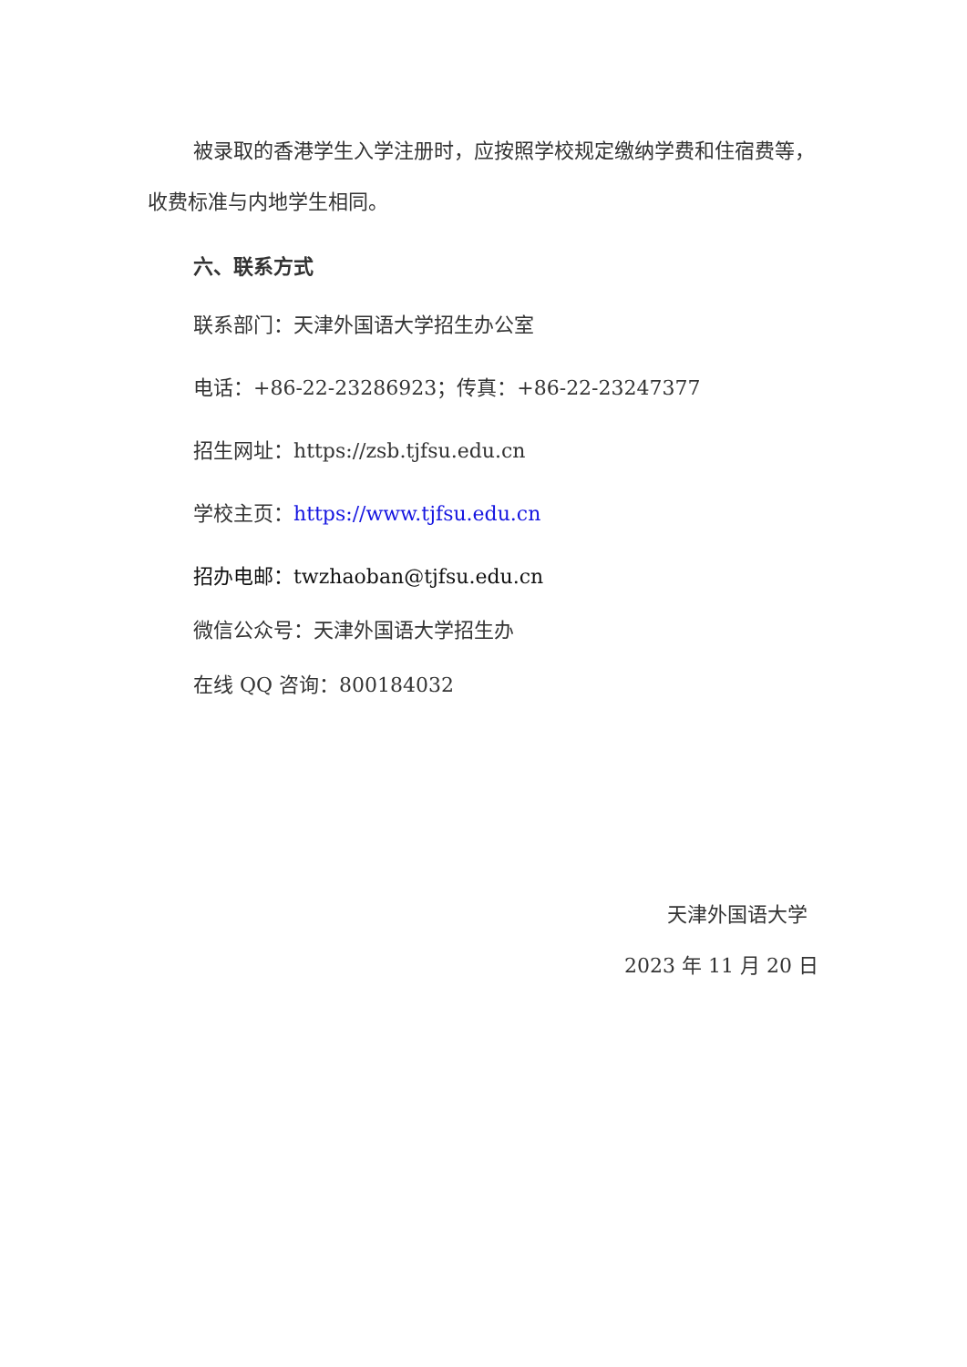被录取的香港学生入学注册时，应按照学校规定缴纳学费和住宿费等，收费标准与内地学生相同。
六、联系方式
联系部门：天津外国语大学招生办公室
电话：+86-22-23286923；传真：+86-22-23247377
招生网址：https://zsb.tjfsu.edu.cn
学校主页：https://www.tjfsu.edu.cn
招办电邮：twzhaoban@tjfsu.edu.cn
微信公众号：天津外国语大学招生办
在线 QQ 咨询：800184032
天津外国语大学
2023 年 11 月 20 日